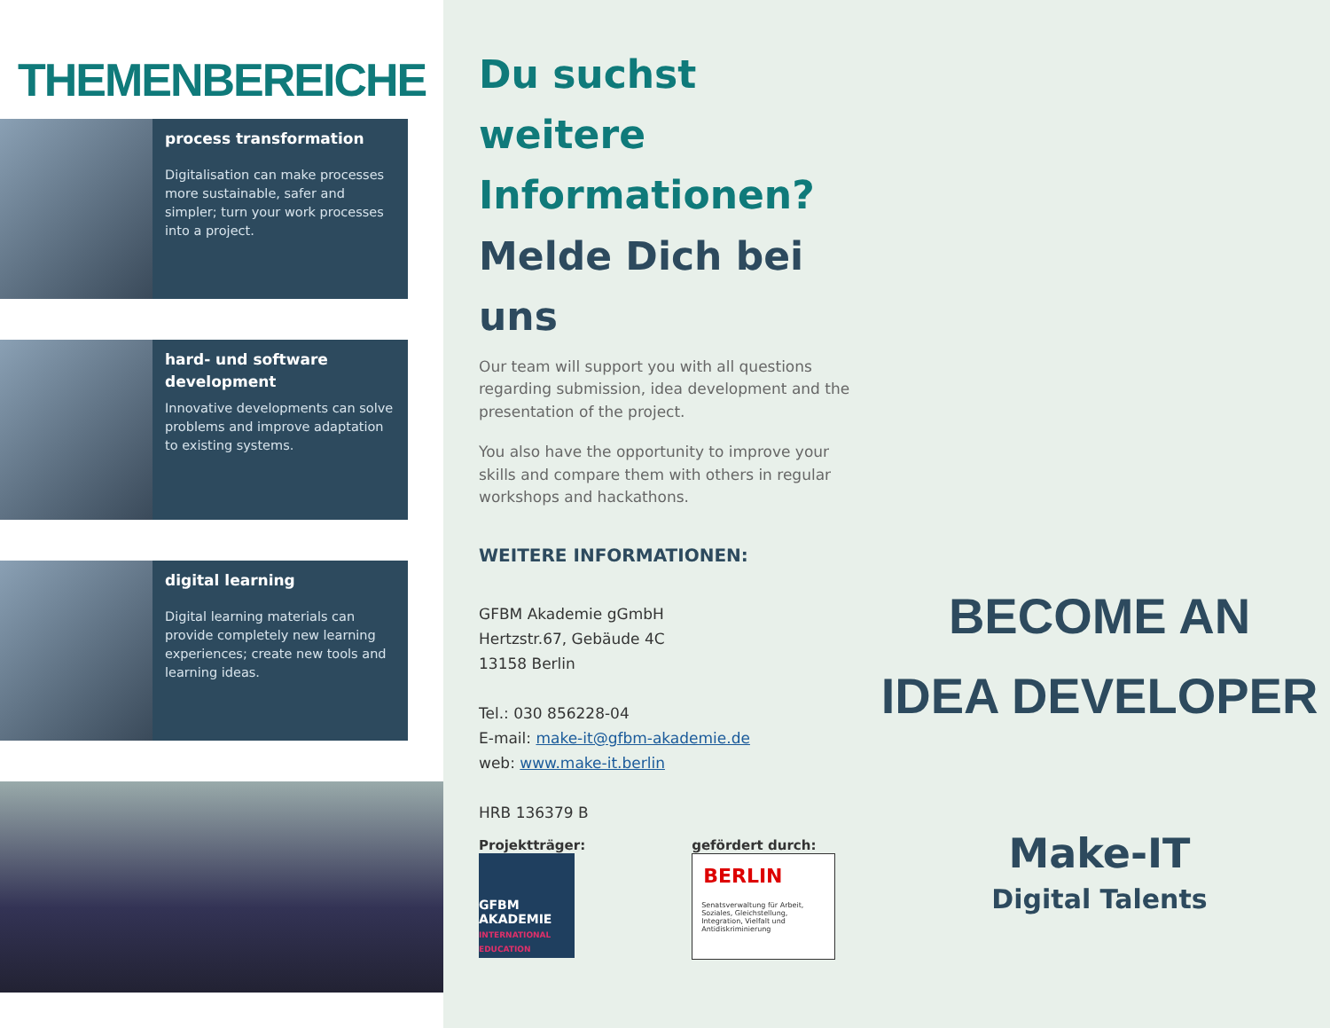THEMENBEREICHE
process transformation
Digitalisation can make processes more sustainable, safer and simpler; turn your work processes into a project.
hard- und software development
Innovative developments can solve problems and improve adaptation to existing systems.
digital learning
Digital learning materials can provide completely new learning experiences; create new tools and learning ideas.
Du suchst weitere Informationen?
Melde Dich bei uns
Our team will support you with all questions regarding submission, idea development and the presentation of the project.
You also have the opportunity to improve your skills and compare them with others in regular workshops and hackathons.
WEITERE INFORMATIONEN:
GFBM Akademie gGmbH
Hertzstr.67, Gebäude 4C
13158 Berlin
Tel.: 030 856228-04
E-mail: make-it@gfbm-akademie.de
web: www.make-it.berlin
HRB 136379 B
Projektträger:
GFBM AKADEMIE
INTERNATIONAL EDUCATION
gefördert durch:
BERLIN
Senatsverwaltung für Arbeit, Soziales, Gleichstellung, Integration, Vielfalt und Antidiskriminierung
BECOME AN
IDEA DEVELOPER
Make-IT
Digital Talents